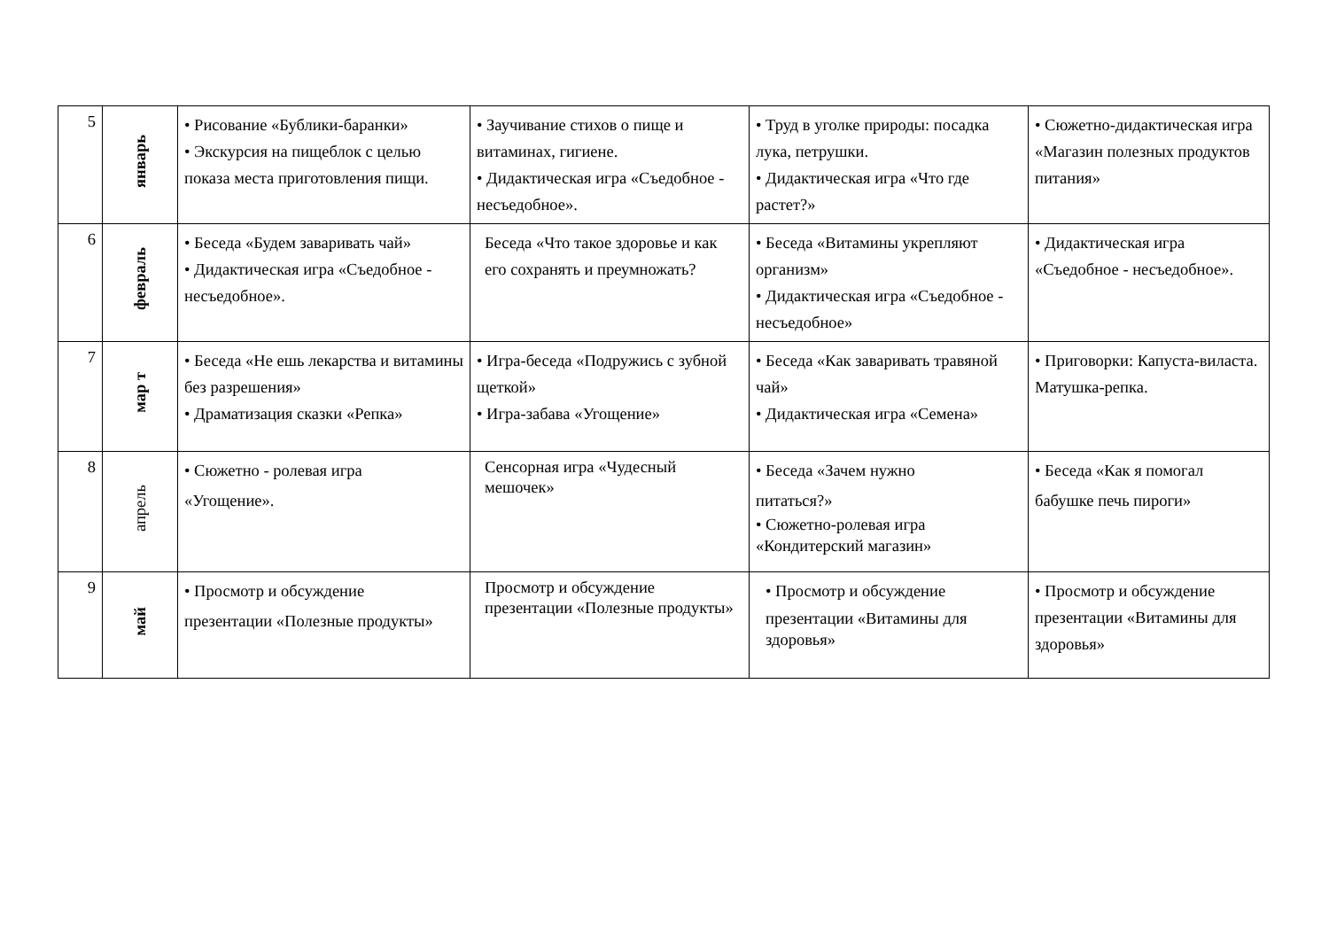| 5 | январь | • Рисование «Бублики-баранки» • Экскурсия на пищеблок с целью показа места приготовления пищи. | • Заучивание стихов о пище и витаминах, гигиене. • Дидактическая игра «Съедобное - несъедобное». | • Труд в уголке природы: посадка лука, петрушки. • Дидактическая игра «Что где растет?» | • Сюжетно-дидактическая игра «Магазин полезных продуктов питания» |
| 6 | февраль | • Беседа «Будем заваривать чай» • Дидактическая игра «Съедобное - несъедобное». | Беседа «Что такое здоровье и как его сохранять и преумножать? | • Беседа «Витамины укрепляют организм» • Дидактическая игра «Съедобное - несъедобное» | • Дидактическая игра «Съедобное - несъедобное». |
| 7 | мар т | • Беседа «Не ешь лекарства и витамины без разрешения» • Драматизация сказки «Репка» | • Игра-беседа «Подружись с зубной щеткой» • Игра-забава «Угощение» | • Беседа «Как заваривать травяной чай» • Дидактическая игра «Семена» | • Приговорки: Капуста-виласта. Матушка-репка. |
| 8 | апрель | • Сюжетно - ролевая игра «Угощение». | Сенсорная игра «Чудесный мешочек» | • Беседа «Зачем нужно питаться?» • Сюжетно-ролевая игра «Кондитерский магазин» | • Беседа «Как я помогал бабушке печь пироги» |
| 9 | май | • Просмотр и обсуждение презентации «Полезные продукты» | Просмотр и обсуждение презентации «Полезные продукты» | • Просмотр и обсуждение презентации «Витамины для здоровья» | • Просмотр и обсуждение презентации «Витамины для здоровья» |